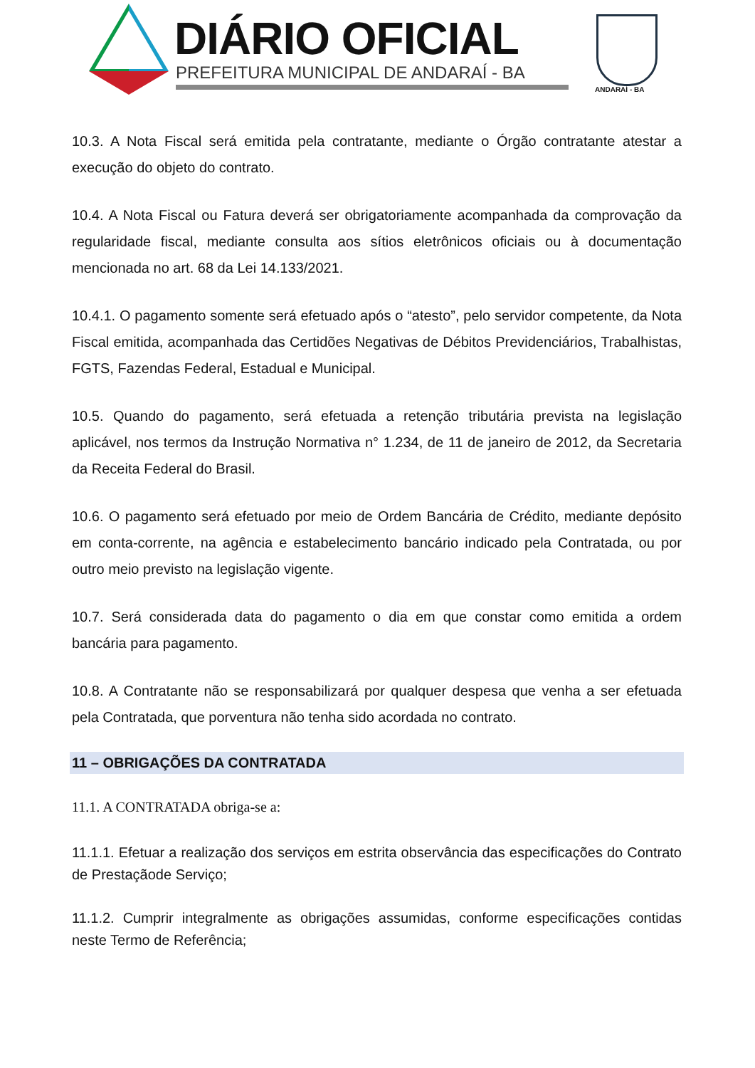DIÁRIO OFICIAL
PREFEITURA MUNICIPAL DE ANDARAÍ - BA
ANDARAÍ - BA
10.3. A Nota Fiscal será emitida pela contratante, mediante o Órgão contratante atestar a execução do objeto do contrato.
10.4. A Nota Fiscal ou Fatura deverá ser obrigatoriamente acompanhada da comprovação da regularidade fiscal, mediante consulta aos sítios eletrônicos oficiais ou à documentação mencionada no art. 68 da Lei 14.133/2021.
10.4.1. O pagamento somente será efetuado após o “atesto”, pelo servidor competente, da Nota Fiscal emitida, acompanhada das Certidões Negativas de Débitos Previdenciários, Trabalhistas, FGTS, Fazendas Federal, Estadual e Municipal.
10.5. Quando do pagamento, será efetuada a retenção tributária prevista na legislação aplicável, nos termos da Instrução Normativa n° 1.234, de 11 de janeiro de 2012, da Secretaria da Receita Federal do Brasil.
10.6. O pagamento será efetuado por meio de Ordem Bancária de Crédito, mediante depósito em conta-corrente, na agência e estabelecimento bancário indicado pela Contratada, ou por outro meio previsto na legislação vigente.
10.7. Será considerada data do pagamento o dia em que constar como emitida a ordem bancária para pagamento.
10.8. A Contratante não se responsabilizará por qualquer despesa que venha a ser efetuada pela Contratada, que porventura não tenha sido acordada no contrato.
11 – OBRIGAÇÕES DA CONTRATADA
11.1. A CONTRATADA obriga-se a:
11.1.1. Efetuar a realização dos serviços em estrita observância das especificações do Contrato de Prestaçãode Serviço;
11.1.2. Cumprir integralmente as obrigações assumidas, conforme especificações contidas neste Termo de Referência;